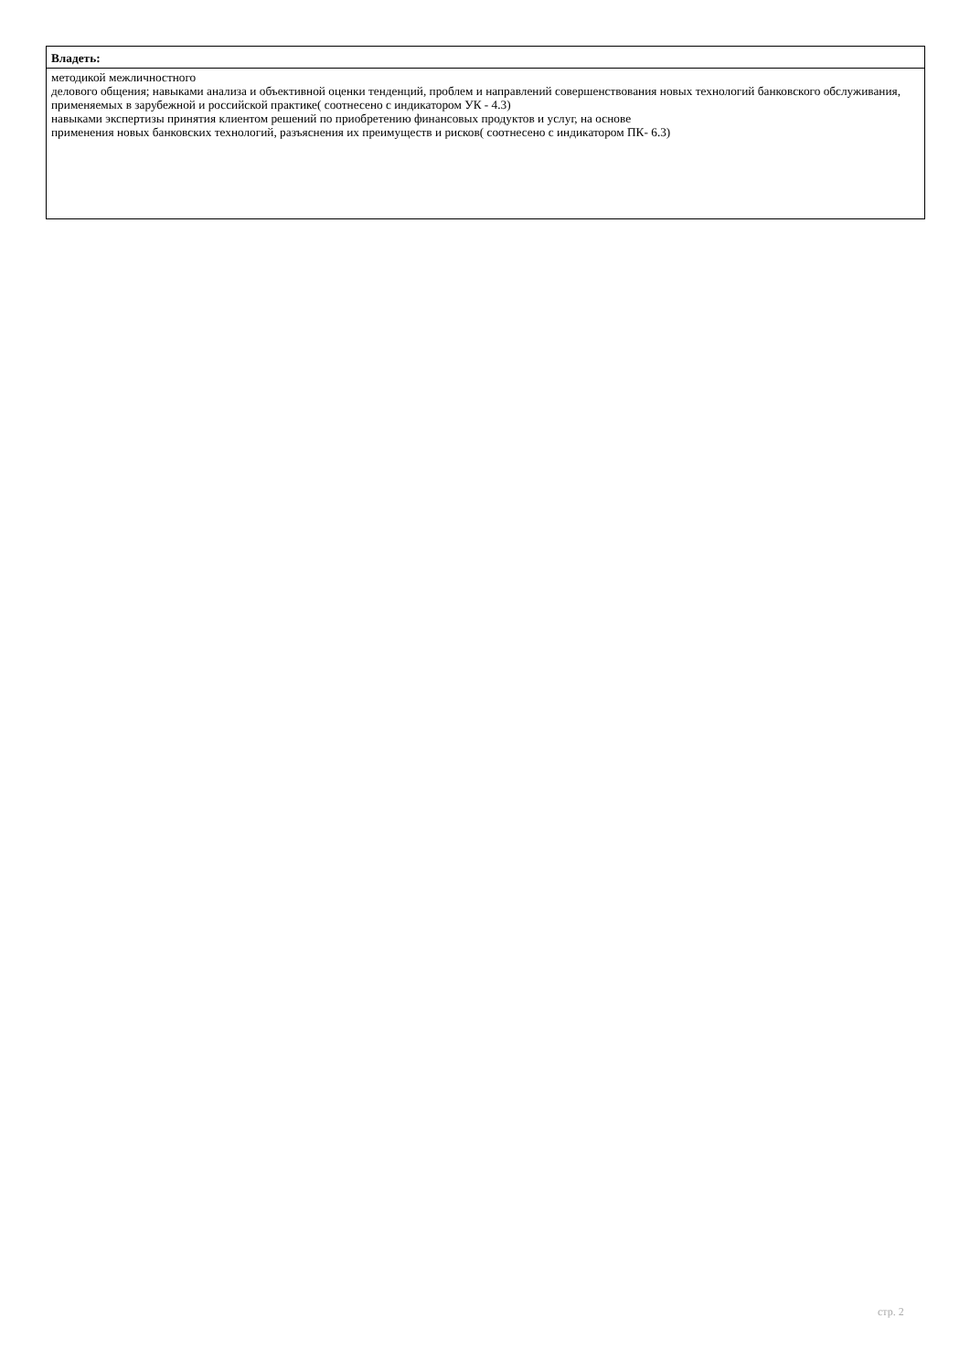| Владеть: |
| --- |
| методикой межличностного делового общения; навыками анализа и объективной оценки тенденций, проблем и направлений совершенствования новых технологий банковского обслуживания, применяемых в зарубежной и российской практике( соотнесено с индикатором УК - 4.3) навыками экспертизы принятия клиентом решений по приобретению финансовых продуктов и услуг, на основе применения новых банковских технологий, разъяснения их преимуществ и рисков( соотнесено с индикатором ПК- 6.3) |
стр. 2